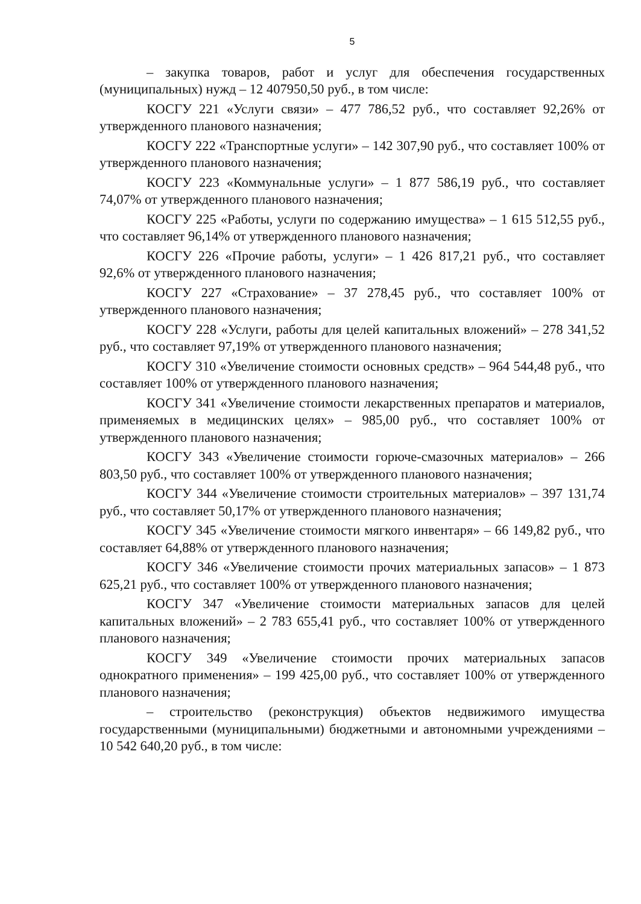5
– закупка товаров, работ и услуг для обеспечения государственных (муниципальных) нужд – 12 407950,50 руб., в том числе:
КОСГУ 221 «Услуги связи» – 477 786,52 руб., что составляет 92,26% от утвержденного планового назначения;
КОСГУ 222 «Транспортные услуги» – 142 307,90 руб., что составляет 100% от утвержденного планового назначения;
КОСГУ 223 «Коммунальные услуги» – 1 877 586,19 руб., что составляет 74,07% от утвержденного планового назначения;
КОСГУ 225 «Работы, услуги по содержанию имущества» – 1 615 512,55 руб., что составляет 96,14% от утвержденного планового назначения;
КОСГУ 226 «Прочие работы, услуги» – 1 426 817,21 руб., что составляет 92,6% от утвержденного планового назначения;
КОСГУ 227 «Страхование» – 37 278,45 руб., что составляет 100% от утвержденного планового назначения;
КОСГУ 228 «Услуги, работы для целей капитальных вложений» – 278 341,52 руб., что составляет 97,19% от утвержденного планового назначения;
КОСГУ 310 «Увеличение стоимости основных средств» – 964 544,48 руб., что составляет 100% от утвержденного планового назначения;
КОСГУ 341 «Увеличение стоимости лекарственных препаратов и материалов, применяемых в медицинских целях» – 985,00 руб., что составляет 100% от утвержденного планового назначения;
КОСГУ 343 «Увеличение стоимости горюче-смазочных материалов» – 266 803,50 руб., что составляет 100% от утвержденного планового назначения;
КОСГУ 344 «Увеличение стоимости строительных материалов» – 397 131,74 руб., что составляет 50,17% от утвержденного планового назначения;
КОСГУ 345 «Увеличение стоимости мягкого инвентаря» – 66 149,82 руб., что составляет 64,88% от утвержденного планового назначения;
КОСГУ 346 «Увеличение стоимости прочих материальных запасов» – 1 873 625,21 руб., что составляет 100% от утвержденного планового назначения;
КОСГУ 347 «Увеличение стоимости материальных запасов для целей капитальных вложений» – 2 783 655,41 руб., что составляет 100% от утвержденного планового назначения;
КОСГУ 349 «Увеличение стоимости прочих материальных запасов однократного применения» – 199 425,00 руб., что составляет 100% от утвержденного планового назначения;
– строительство (реконструкция) объектов недвижимого имущества государственными (муниципальными) бюджетными и автономными учреждениями – 10 542 640,20 руб., в том числе: